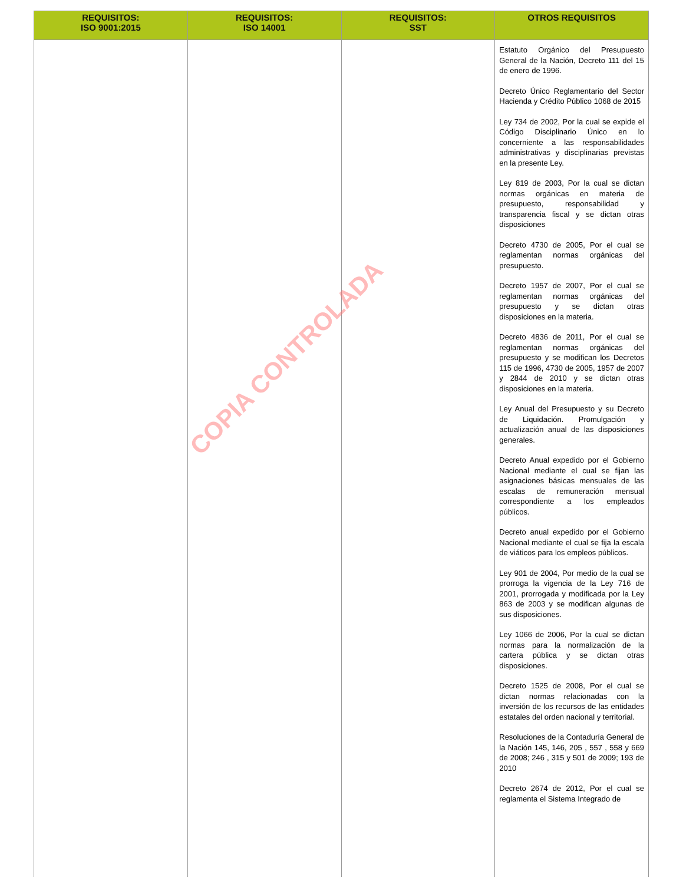| REQUISITOS: ISO 9001:2015 | REQUISITOS: ISO 14001 | REQUISITOS: SST | OTROS REQUISITOS |
| --- | --- | --- | --- |
| | | | Estatuto Orgánico del Presupuesto General de la Nación, Decreto 111 del 15 de enero de 1996. Decreto Único Reglamentario del Sector Hacienda y Crédito Público 1068 de 2015 Ley 734 de 2002, Por la cual se expide el Código Disciplinario Único en lo concerniente a las responsabilidades administrativas y disciplinarias previstas en la presente Ley. Ley 819 de 2003, Por la cual se dictan normas orgánicas en materia de presupuesto, responsabilidad y transparencia fiscal y se dictan otras disposiciones Decreto 4730 de 2005, Por el cual se reglamentan normas orgánicas del presupuesto. Decreto 1957 de 2007, Por el cual se reglamentan normas orgánicas del presupuesto y se dictan otras disposiciones en la materia. Decreto 4836 de 2011, Por el cual se reglamentan normas orgánicas del presupuesto y se modifican los Decretos 115 de 1996, 4730 de 2005, 1957 de 2007 y 2844 de 2010 y se dictan otras disposiciones en la materia. Ley Anual del Presupuesto y su Decreto de Liquidación. Promulgación y actualización anual de las disposiciones generales. Decreto Anual expedido por el Gobierno Nacional mediante el cual se fijan las asignaciones básicas mensuales de las escalas de remuneración mensual correspondiente a los empleados públicos. Decreto anual expedido por el Gobierno Nacional mediante el cual se fija la escala de viáticos para los empleos públicos. Ley 901 de 2004, Por medio de la cual se prorroga la vigencia de la Ley 716 de 2001, prorrogada y modificada por la Ley 863 de 2003 y se modifican algunas de sus disposiciones. Ley 1066 de 2006, Por la cual se dictan normas para la normalización de la cartera pública y se dictan otras disposiciones. Decreto 1525 de 2008, Por el cual se dictan normas relacionadas con la inversión de los recursos de las entidades estatales del orden nacional y territorial. Resoluciones de la Contaduría General de la Nación 145, 146, 205 , 557 , 558 y 669 de 2008; 246 , 315 y 501 de 2009; 193 de 2010 Decreto 2674 de 2012, Por el cual se reglamenta el Sistema Integrado de |
COPIA CONTROLADA